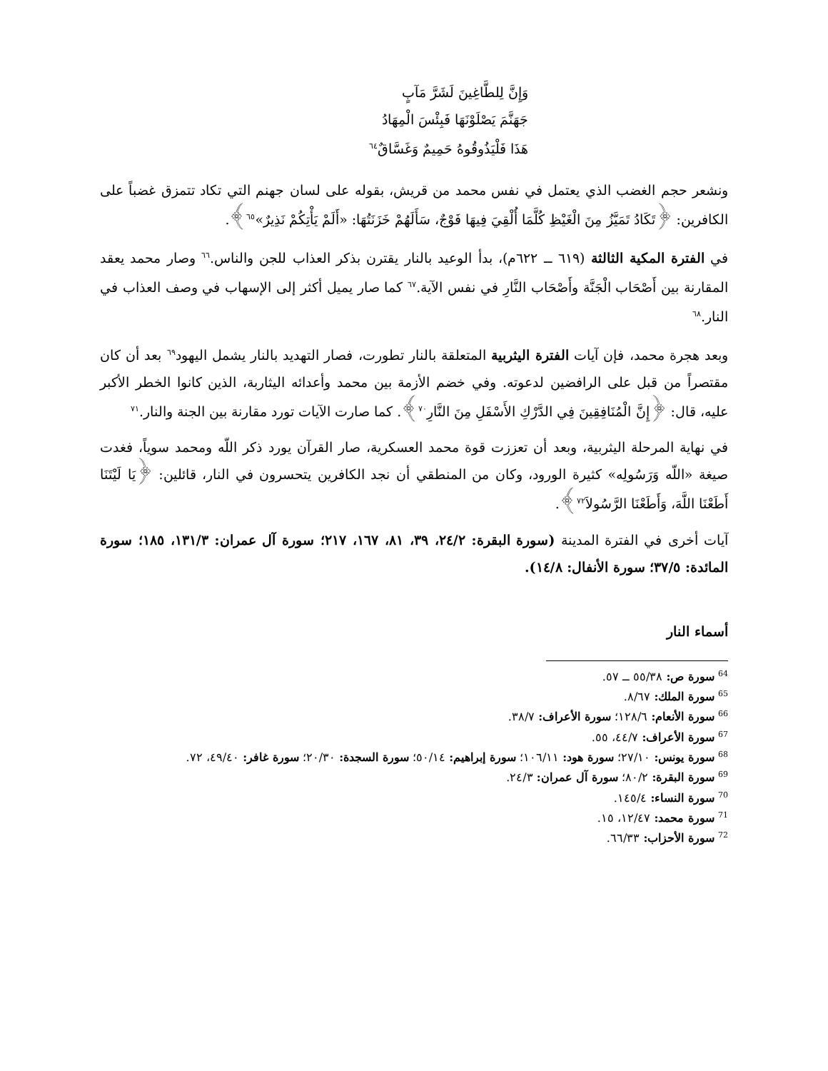وَإِنَّ لِلطَّاغِينَ لَشَرَّ مَآبٍ
جَهَنَّمَ يَصْلَوْنَهَا فَبِئْسَ الْمِهَادُ
هَذَا فَلْيَذُوقُوهُ حَمِيمٌ وَغَسَّاقٌ<sup>٦٤</sup>
ونشعر حجم الغضب الذي يعتمل في نفس محمد من قريش، بقوله على لسان جهنم التي تكاد تتمزق غضباً على الكافرين: ﴿تَكَادُ تَمَيَّزُ مِنَ الْغَيْظِ كُلَّمَا أُلْقِيَ فِيهَا فَوْجٌ، سَأَلَهُمْ خَزَنَتُهَا: «أَلَمْ يَأْتِكُمْ نَذِيرٌ»<sup>٦٥</sup>﴾.
في الفترة المكية الثالثة (٦١٩ ــ ٦٢٢م)، بدأ الوعيد بالنار يقترن بذكر العذاب للجن والناس.<sup>٦٦</sup> وصار محمد يعقد المقارنة بين أَصْحَاب الْجَنَّة وأَصْحَاب النَّارِ في نفس الآية.<sup>٦٧</sup> كما صار يميل أكثر إلى الإسهاب في وصف العذاب في النار.<sup>٦٨</sup>
وبعد هجرة محمد، فإن آيات الفترة اليثربية المتعلقة بالنار تطورت، فصار التهديد بالنار يشمل اليهود<sup>٦٩</sup> بعد أن كان مقتصراً من قبل على الرافضين لدعوته. وفي خضم الأزمة بين محمد وأعدائه اليثاربة، الذين كانوا الخطر الأكبر عليه، قال: ﴿إِنَّ الْمُنَافِقِينَ فِي الدَّرْكِ الأَسْفَلِ مِنَ النَّارِ<sup>٧٠</sup>﴾. كما صارت الآيات تورد مقارنة بين الجنة والنار.<sup>٧١</sup>
في نهاية المرحلة اليثربية، وبعد أن تعززت قوة محمد العسكرية، صار القرآن يورد ذكر اللّه ومحمد سوياً، فغدت صيغة «اللّه وَرَسُولِه» كثيرة الورود، وكان من المنطقي أن نجد الكافرين يتحسرون في النار، قائلين: ﴿يَا لَيْتَنَا أَطَعْنَا اللَّهَ، وَأَطَعْنَا الرَّسُولاَ<sup>٧٢</sup>﴾.
آيات أخرى في الفترة المدينة (سورة البقرة: ٢٤/٢، ٣٩، ٨١، ١٦٧، ٢١٧؛ سورة آل عمران: ١٣١/٣، ١٨٥؛ سورة المائدة: ٣٧/٥؛ سورة الأنفال: ١٤/٨).
أسماء النار
<sup>64</sup> سورة ص: ٥٥/٣٨ ــ ٥٧.
<sup>65</sup> سورة الملك: ٨/٦٧.
<sup>66</sup> سورة الأنعام: ١٢٨/٦؛ سورة الأعراف: ٣٨/٧.
<sup>67</sup> سورة الأعراف: ٤٤/٧، ٥٥.
<sup>68</sup> سورة يونس: ٢٧/١٠؛ سورة هود: ١٠٦/١١؛ سورة إبراهيم: ٥٠/١٤؛ سورة السجدة: ٢٠/٣٠؛ سورة غافر: ٤٩/٤٠، ٧٢.
<sup>69</sup> سورة البقرة: ٨٠/٢؛ سورة آل عمران: ٢٤/٣.
<sup>70</sup> سورة النساء: ١٤٥/٤.
<sup>71</sup> سورة محمد: ١٢/٤٧، ١٥.
<sup>72</sup> سورة الأحزاب: ٦٦/٣٣.